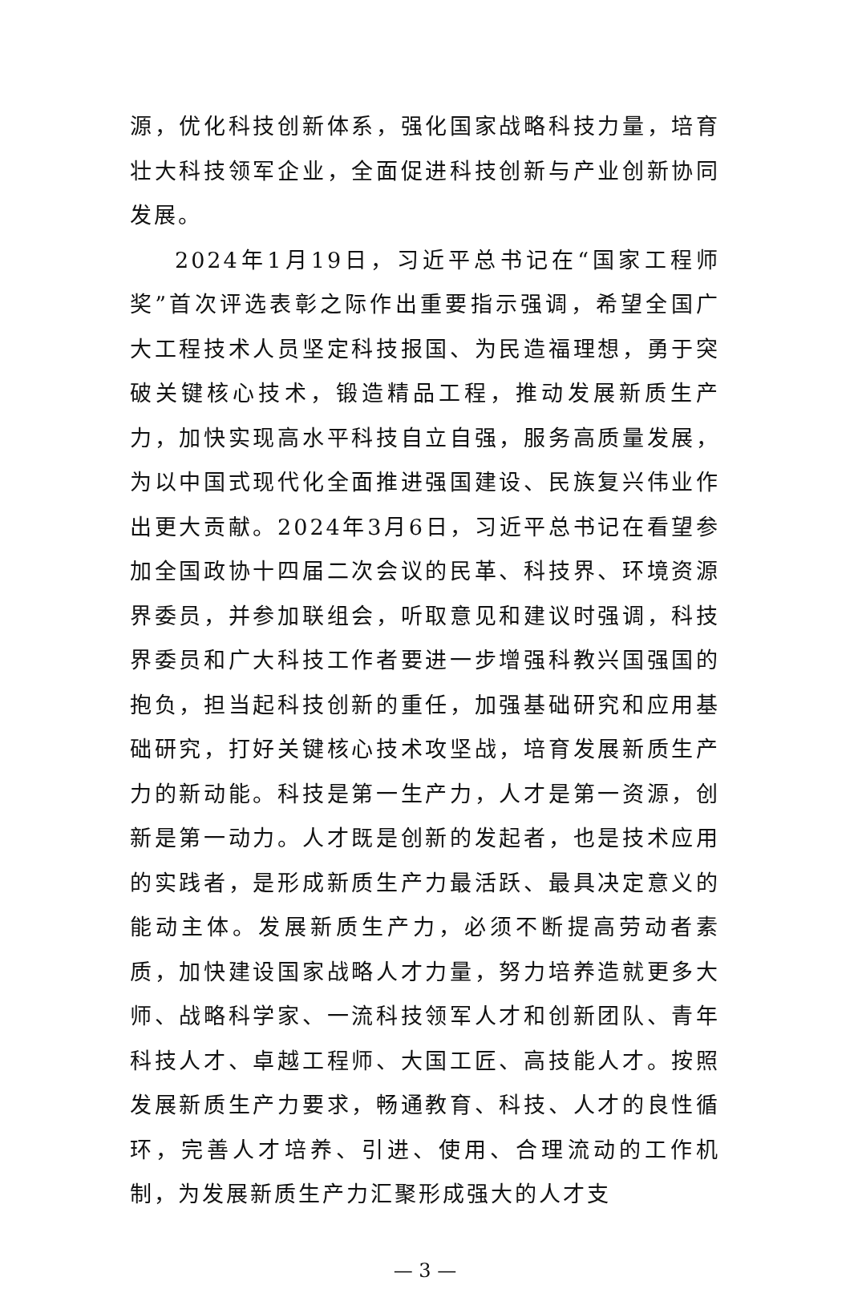源，优化科技创新体系，强化国家战略科技力量，培育壮大科技领军企业，全面促进科技创新与产业创新协同发展。
2024年1月19日，习近平总书记在“国家工程师奖”首次评选表彰之际作出重要指示强调，希望全国广大工程技术人员坚定科技报国、为民造福理想，勇于突破关键核心技术，锻造精品工程，推动发展新质生产力，加快实现高水平科技自立自强，服务高质量发展，为以中国式现代化全面推进强国建设、民族复兴伟业作出更大贡献。2024年3月6日，习近平总书记在看望参加全国政协十四届二次会议的民革、科技界、环境资源界委员，并参加联组会，听取意见和建议时强调，科技界委员和广大科技工作者要进一步增强科教兴国强国的抱负，担当起科技创新的重任，加强基础研究和应用基础研究，打好关键核心技术攻坚战，培育发展新质生产力的新动能。科技是第一生产力，人才是第一资源，创新是第一动力。人才既是创新的发起者，也是技术应用的实践者，是形成新质生产力最活跃、最具决定意义的能动主体。发展新质生产力，必须不断提高劳动者素质，加快建设国家战略人才力量，努力培养造就更多大师、战略科学家、一流科技领军人才和创新团队、青年科技人才、卓越工程师、大国工匠、高技能人才。按照发展新质生产力要求，畅通教育、科技、人才的良性循环，完善人才培养、引进、使用、合理流动的工作机制，为发展新质生产力汇聚形成强大的人才支
— 3 —